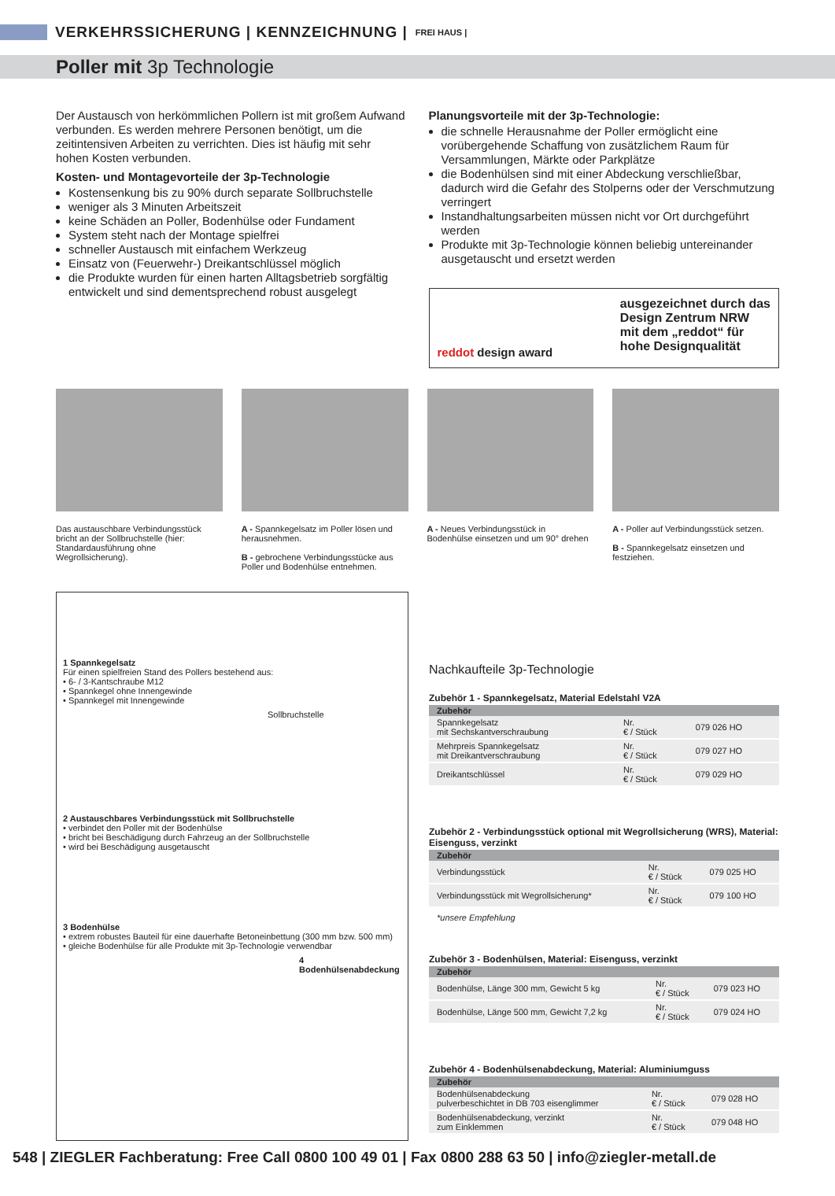VERKEHRSSICHERUNG | KENNZEICHNUNG |
FREI HAUS |
Poller mit 3p Technologie
Der Austausch von herkömmlichen Pollern ist mit großem Aufwand verbunden. Es werden mehrere Personen benötigt, um die zeitintensiven Arbeiten zu verrichten. Dies ist häufig mit sehr hohen Kosten verbunden.
Kosten- und Montagevorteile der 3p-Technologie
Kostensenkung bis zu 90% durch separate Sollbruchstelle
weniger als 3 Minuten Arbeitszeit
keine Schäden an Poller, Bodenhülse oder Fundament
System steht nach der Montage spielfrei
schneller Austausch mit einfachem Werkzeug
Einsatz von (Feuerwehr-) Dreikantschlüssel möglich
die Produkte wurden für einen harten Alltagsbetrieb sorgfältig entwickelt und sind dementsprechend robust ausgelegt
Planungsvorteile mit der 3p-Technologie:
die schnelle Herausnahme der Poller ermöglicht eine vorübergehende Schaffung von zusätzlichem Raum für Versammlungen, Märkte oder Parkplätze
die Bodenhülsen sind mit einer Abdeckung verschließbar, dadurch wird die Gefahr des Stolperns oder der Verschmutzung verringert
Instandhaltungsarbeiten müssen nicht vor Ort durchgeführt werden
Produkte mit 3p-Technologie können beliebig untereinander ausgetauscht und ersetzt werden
reddot design award
ausgezeichnet durch das
Design Zentrum NRW
mit dem „reddot“ für
hohe Designqualität
Das austauschbare Verbindungsstück bricht an der Sollbruchstelle (hier: Standardausführung ohne Wegrollsicherung).
A - Spannkegelsatz im Poller lösen und herausnehmen.
B - gebrochene Verbindungsstücke aus Poller und Bodenhülse entnehmen.
A - Neues Verbindungsstück in Bodenhülse einsetzen und um 90° drehen
A - Poller auf Verbindungsstück setzen.
B - Spannkegelsatz einsetzen und festziehen.
1 Spannkegelsatz
Für einen spielfreien Stand des Pollers bestehend aus:
• 6- / 3-Kantschraube M12
• Spannkegel ohne Innengewinde
• Spannkegel mit Innengewinde
Sollbruchstelle
2 Austauschbares Verbindungsstück mit Sollbruchstelle
• verbindet den Poller mit der Bodenhülse
• bricht bei Beschädigung durch Fahrzeug an der Sollbruchstelle
• wird bei Beschädigung ausgetauscht
3 Bodenhülse
• extrem robustes Bauteil für eine dauerhafte Betoneinbettung (300 mm bzw. 500 mm)
• gleiche Bodenhülse für alle Produkte mit 3p-Technologie verwendbar
4 Bodenhülsenabdeckung
Nachkaufteile 3p-Technologie
Zubehör 1 - Spannkegelsatz, Material Edelstahl V2A
| Zubehör | | |
| --- | --- | --- |
| Spannkegelsatz mit Sechskantverschraubung | Nr. € / Stück | 079 026 HO |
| Mehrpreis Spannkegelsatz mit Dreikantverschraubung | Nr. € / Stück | 079 027 HO |
| Dreikantschlüssel | Nr. € / Stück | 079 029 HO |
Zubehör 2 - Verbindungsstück optional mit Wegrollsicherung (WRS), Material: Eisenguss, verzinkt
| Zubehör | | |
| --- | --- | --- |
| Verbindungsstück | Nr. € / Stück | 079 025 HO |
| Verbindungsstück mit Wegrollsicherung* | Nr. € / Stück | 079 100 HO |
*unsere Empfehlung
Zubehör 3 - Bodenhülsen, Material: Eisenguss, verzinkt
| Zubehör | | |
| --- | --- | --- |
| Bodenhülse, Länge 300 mm, Gewicht 5 kg | Nr. € / Stück | 079 023 HO |
| Bodenhülse, Länge 500 mm, Gewicht 7,2 kg | Nr. € / Stück | 079 024 HO |
Zubehör 4 - Bodenhülsenabdeckung, Material: Aluminiumguss
| Zubehör | | |
| --- | --- | --- |
| Bodenhülsenabdeckung pulverbeschichtet in DB 703 eisenglimmer | Nr. € / Stück | 079 028 HO |
| Bodenhülsenabdeckung, verzinkt zum Einklemmen | Nr. € / Stück | 079 048 HO |
548 | ZIEGLER Fachberatung: Free Call 0800 100 49 01 | Fax 0800 288 63 50 | info@ziegler-metall.de